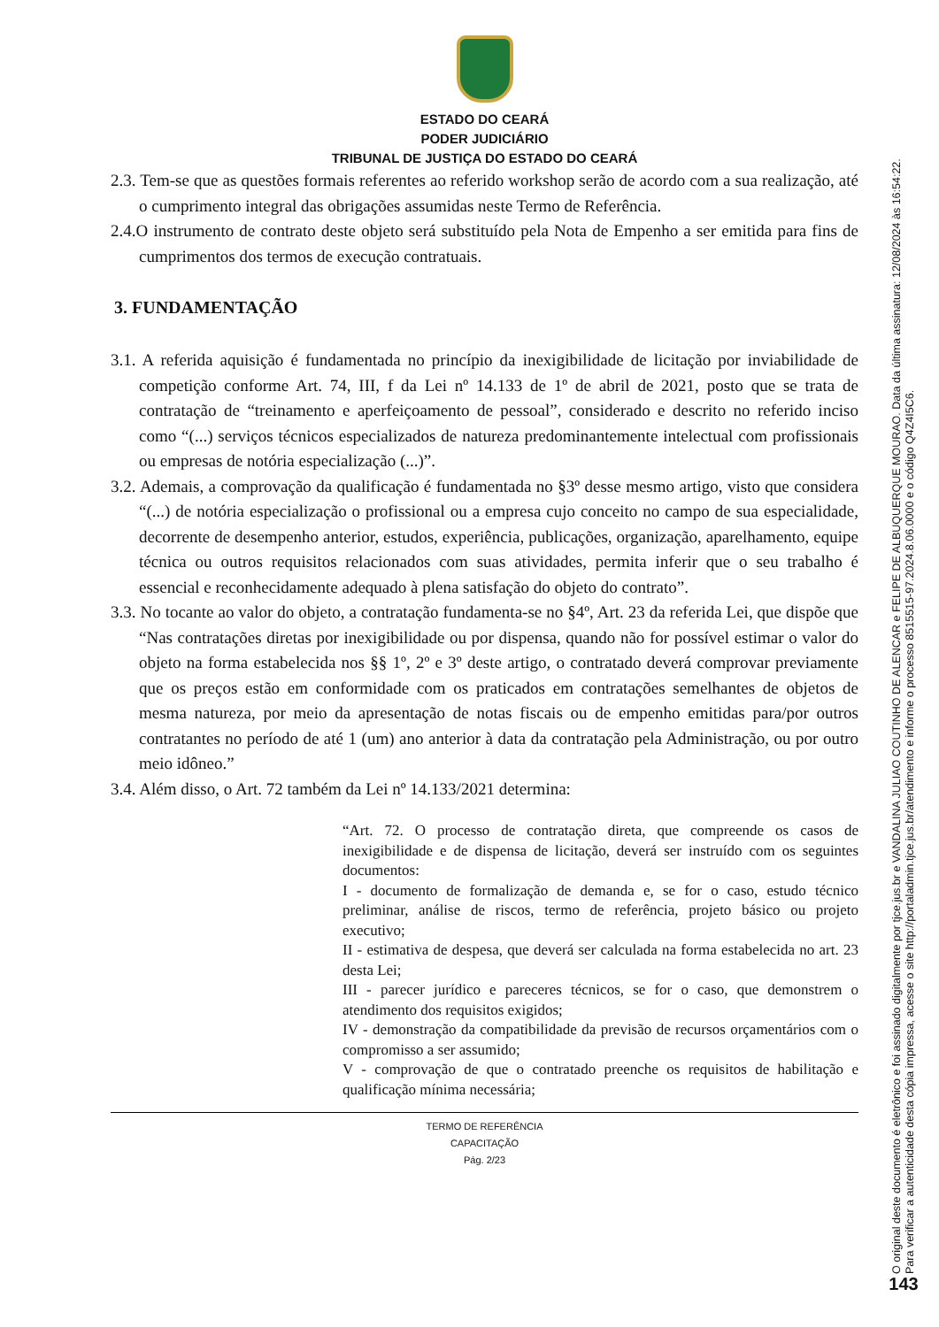ESTADO DO CEARÁ
PODER JUDICIÁRIO
TRIBUNAL DE JUSTIÇA DO ESTADO DO CEARÁ
2.3. Tem-se que as questões formais referentes ao referido workshop serão de acordo com a sua realização, até o cumprimento integral das obrigações assumidas neste Termo de Referência.
2.4.O instrumento de contrato deste objeto será substituído pela Nota de Empenho a ser emitida para fins de cumprimentos dos termos de execução contratuais.
3. FUNDAMENTAÇÃO
3.1. A referida aquisição é fundamentada no princípio da inexigibilidade de licitação por inviabilidade de competição conforme Art. 74, III, f da Lei nº 14.133 de 1º de abril de 2021, posto que se trata de contratação de “treinamento e aperfeiçoamento de pessoal”, considerado e descrito no referido inciso como “(...) serviços técnicos especializados de natureza predominantemente intelectual com profissionais ou empresas de notória especialização (...)”.
3.2. Ademais, a comprovação da qualificação é fundamentada no §3º desse mesmo artigo, visto que considera “(...) de notória especialização o profissional ou a empresa cujo conceito no campo de sua especialidade, decorrente de desempenho anterior, estudos, experiência, publicações, organização, aparelhamento, equipe técnica ou outros requisitos relacionados com suas atividades, permita inferir que o seu trabalho é essencial e reconhecidamente adequado à plena satisfação do objeto do contrato”.
3.3. No tocante ao valor do objeto, a contratação fundamenta-se no §4º, Art. 23 da referida Lei, que dispõe que “Nas contratações diretas por inexigibilidade ou por dispensa, quando não for possível estimar o valor do objeto na forma estabelecida nos §§ 1º, 2º e 3º deste artigo, o contratado deverá comprovar previamente que os preços estão em conformidade com os praticados em contratações semelhantes de objetos de mesma natureza, por meio da apresentação de notas fiscais ou de empenho emitidas para/por outros contratantes no período de até 1 (um) ano anterior à data da contratação pela Administração, ou por outro meio idôneo.”
3.4. Além disso, o Art. 72 também da Lei nº 14.133/2021 determina:
“Art. 72. O processo de contratação direta, que compreende os casos de inexigibilidade e de dispensa de licitação, deverá ser instruído com os seguintes documentos:
I - documento de formalização de demanda e, se for o caso, estudo técnico preliminar, análise de riscos, termo de referência, projeto básico ou projeto executivo;
II - estimativa de despesa, que deverá ser calculada na forma estabelecida no art. 23 desta Lei;
III - parecer jurídico e pareceres técnicos, se for o caso, que demonstrem o atendimento dos requisitos exigidos;
IV - demonstração da compatibilidade da previsão de recursos orçamentários com o compromisso a ser assumido;
V - comprovação de que o contratado preenche os requisitos de habilitação e qualificação mínima necessária;
TERMO DE REFERÊNCIA
CAPACITAÇÃO
Pág. 2/23
O original deste documento é eletrônico e foi assinado digitalmente por tjce.jus.br e VANDALINA JULIAO COUTINHO DE ALENCAR e FELIPE DE ALBUQUERQUE MOURAO. Data da última assinatura: 12/08/2024 às 16:54:22.
Para verificar a autenticidade desta cópia impressa, acesse o site http://portaladmin.tjce.jus.br/atendimento e informe o processo 8515515-97.2024.8.06.0000 e o código Q4Z4I5C6.
143